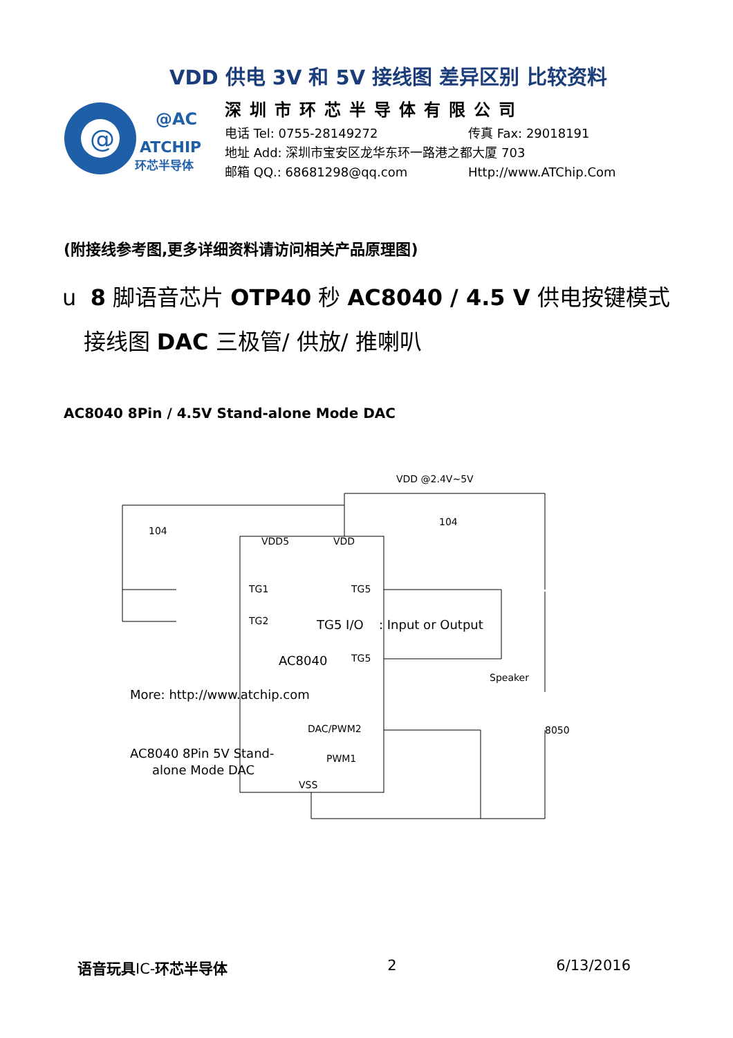VDD 供电 3V 和 5V 接线图 差异区别 比较资料
@
@AC
ATCHIP
环芯半导体
深圳市环芯半导体有限公司
电话 Tel: 0755-28149272 传真 Fax: 29018191
地址 Add: 深圳市宝安区龙华东环一路港之都大厦 703
邮箱 QQ.: 68681298@qq.com Http://www.ATChip.Com
(附接线参考图,更多详细资料请访问相关产品原理图)
u 8 脚语音芯片 OTP40 秒 AC8040 / 4.5 V 供电按键模式
接线图 DAC 三极管/ 供放/ 推喇叭
AC8040 8Pin / 4.5V Stand-alone Mode DAC
VDD @2.4V~5V
104
104
VDD5
VDD
TG1
TG5
TG2
TG5 I/O
: Input or Output
AC8040
TG5
Speaker
More: http://www.atchip.com
DAC/PWM2
8050
AC8040 8Pin 5V Stand-
alone Mode DAC
PWM1
VSS
语音玩具IC-环芯半导体 2 6/13/2016